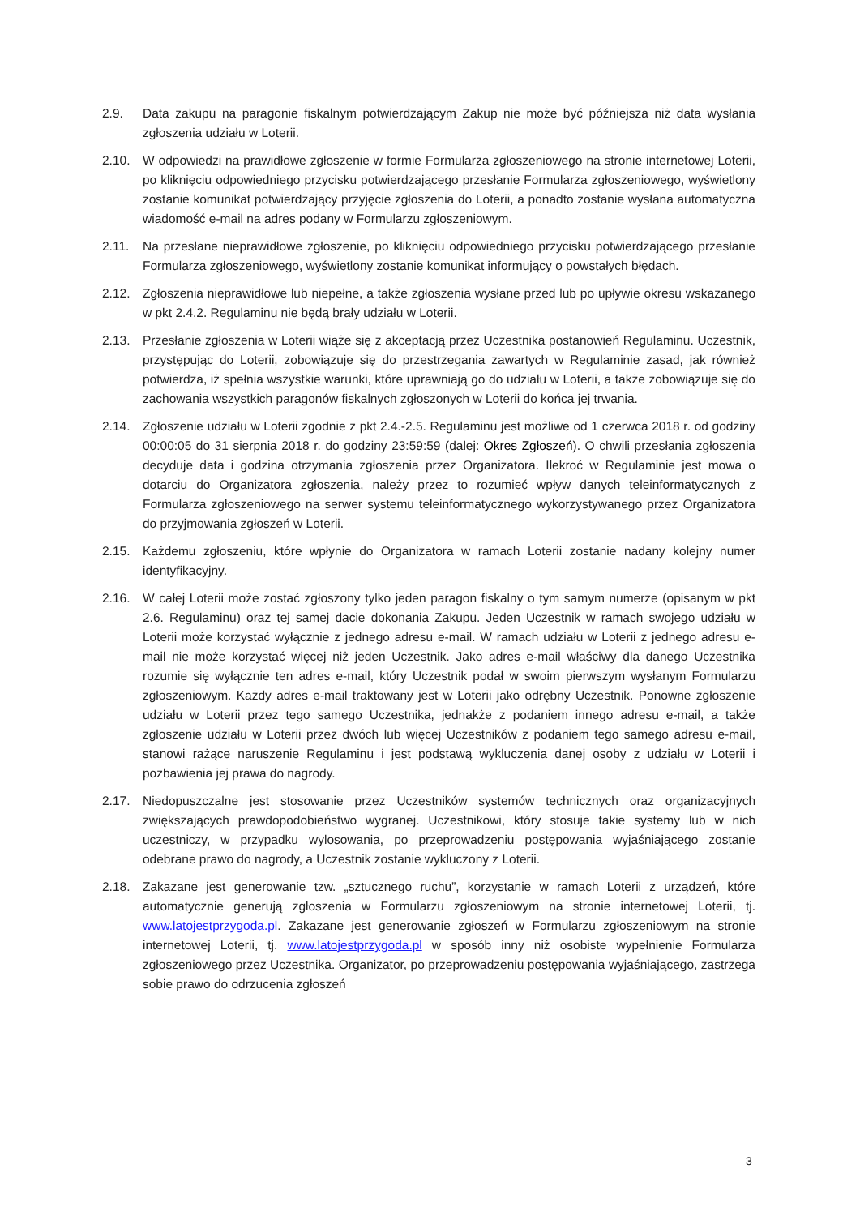2.9. Data zakupu na paragonie fiskalnym potwierdzającym Zakup nie może być późniejsza niż data wysłania zgłoszenia udziału w Loterii.
2.10. W odpowiedzi na prawidłowe zgłoszenie w formie Formularza zgłoszeniowego na stronie internetowej Loterii, po kliknięciu odpowiedniego przycisku potwierdzającego przesłanie Formularza zgłoszeniowego, wyświetlony zostanie komunikat potwierdzający przyjęcie zgłoszenia do Loterii, a ponadto zostanie wysłana automatyczna wiadomość e-mail na adres podany w Formularzu zgłoszeniowym.
2.11. Na przesłane nieprawidłowe zgłoszenie, po kliknięciu odpowiedniego przycisku potwierdzającego przesłanie Formularza zgłoszeniowego, wyświetlony zostanie komunikat informujący o powstałych błędach.
2.12. Zgłoszenia nieprawidłowe lub niepełne, a także zgłoszenia wysłane przed lub po upływie okresu wskazanego w pkt 2.4.2. Regulaminu nie będą brały udziału w Loterii.
2.13. Przesłanie zgłoszenia w Loterii wiąże się z akceptacją przez Uczestnika postanowień Regulaminu. Uczestnik, przystępując do Loterii, zobowiązuje się do przestrzegania zawartych w Regulaminie zasad, jak również potwierdza, iż spełnia wszystkie warunki, które uprawniają go do udziału w Loterii, a także zobowiązuje się do zachowania wszystkich paragonów fiskalnych zgłoszonych w Loterii do końca jej trwania.
2.14. Zgłoszenie udziału w Loterii zgodnie z pkt 2.4.-2.5. Regulaminu jest możliwe od 1 czerwca 2018 r. od godziny 00:00:05 do 31 sierpnia 2018 r. do godziny 23:59:59 (dalej: Okres Zgłoszeń). O chwili przesłania zgłoszenia decyduje data i godzina otrzymania zgłoszenia przez Organizatora. Ilekroć w Regulaminie jest mowa o dotarciu do Organizatora zgłoszenia, należy przez to rozumieć wpływ danych teleinformatycznych z Formularza zgłoszeniowego na serwer systemu teleinformatycznego wykorzystywanego przez Organizatora do przyjmowania zgłoszeń w Loterii.
2.15. Każdemu zgłoszeniu, które wpłynie do Organizatora w ramach Loterii zostanie nadany kolejny numer identyfikacyjny.
2.16. W całej Loterii może zostać zgłoszony tylko jeden paragon fiskalny o tym samym numerze (opisanym w pkt 2.6. Regulaminu) oraz tej samej dacie dokonania Zakupu. Jeden Uczestnik w ramach swojego udziału w Loterii może korzystać wyłącznie z jednego adresu e-mail. W ramach udziału w Loterii z jednego adresu e-mail nie może korzystać więcej niż jeden Uczestnik. Jako adres e-mail właściwy dla danego Uczestnika rozumie się wyłącznie ten adres e-mail, który Uczestnik podał w swoim pierwszym wysłanym Formularzu zgłoszeniowym. Każdy adres e-mail traktowany jest w Loterii jako odrębny Uczestnik. Ponowne zgłoszenie udziału w Loterii przez tego samego Uczestnika, jednakże z podaniem innego adresu e-mail, a także zgłoszenie udziału w Loterii przez dwóch lub więcej Uczestników z podaniem tego samego adresu e-mail, stanowi rażące naruszenie Regulaminu i jest podstawą wykluczenia danej osoby z udziału w Loterii i pozbawienia jej prawa do nagrody.
2.17. Niedopuszczalne jest stosowanie przez Uczestników systemów technicznych oraz organizacyjnych zwiększających prawdopodobieństwo wygranej. Uczestnikowi, który stosuje takie systemy lub w nich uczestniczy, w przypadku wylosowania, po przeprowadzeniu postępowania wyjaśniającego zostanie odebrane prawo do nagrody, a Uczestnik zostanie wykluczony z Loterii.
2.18. Zakazane jest generowanie tzw. „sztucznego ruchu”, korzystanie w ramach Loterii z urządzeń, które automatycznie generują zgłoszenia w Formularzu zgłoszeniowym na stronie internetowej Loterii, tj. www.latojestprzygoda.pl. Zakazane jest generowanie zgłoszeń w Formularzu zgłoszeniowym na stronie internetowej Loterii, tj. www.latojestprzygoda.pl w sposób inny niż osobiste wypełnienie Formularza zgłoszeniowego przez Uczestnika. Organizator, po przeprowadzeniu postępowania wyjaśniającego, zastrzega sobie prawo do odrzucenia zgłoszeń
3